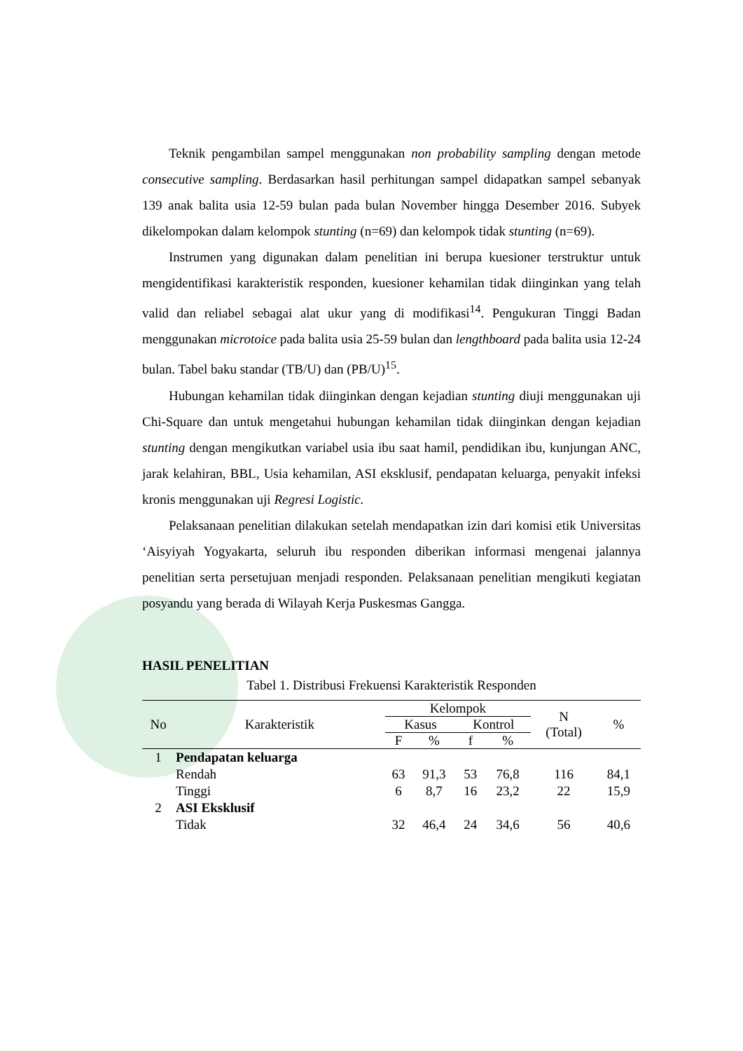Teknik pengambilan sampel menggunakan non probability sampling dengan metode consecutive sampling. Berdasarkan hasil perhitungan sampel didapatkan sampel sebanyak 139 anak balita usia 12-59 bulan pada bulan November hingga Desember 2016. Subyek dikelompokan dalam kelompok stunting (n=69) dan kelompok tidak stunting (n=69).
Instrumen yang digunakan dalam penelitian ini berupa kuesioner terstruktur untuk mengidentifikasi karakteristik responden, kuesioner kehamilan tidak diinginkan yang telah valid dan reliabel sebagai alat ukur yang di modifikasi<sup>14</sup>. Pengukuran Tinggi Badan menggunakan microtoice pada balita usia 25-59 bulan dan lengthboard pada balita usia 12-24 bulan. Tabel baku standar (TB/U) dan (PB/U)<sup>15</sup>.
Hubungan kehamilan tidak diinginkan dengan kejadian stunting diuji menggunakan uji Chi-Square dan untuk mengetahui hubungan kehamilan tidak diinginkan dengan kejadian stunting dengan mengikutkan variabel usia ibu saat hamil, pendidikan ibu, kunjungan ANC, jarak kelahiran, BBL, Usia kehamilan, ASI eksklusif, pendapatan keluarga, penyakit infeksi kronis menggunakan uji Regresi Logistic.
Pelaksanaan penelitian dilakukan setelah mendapatkan izin dari komisi etik Universitas ‘Aisyiyah Yogyakarta, seluruh ibu responden diberikan informasi mengenai jalannya penelitian serta persetujuan menjadi responden. Pelaksanaan penelitian mengikuti kegiatan posyandu yang berada di Wilayah Kerja Puskesmas Gangga.
HASIL PENELITIAN
Tabel 1. Distribusi Frekuensi Karakteristik Responden
| No | Karakteristik | Kelompok | | | | N (Total) | % |
| --- | --- | --- | --- | --- | --- | --- | --- |
| | | Kasus | | Kontrol | | | |
| | | F | % | f | % | | |
| 1 | Pendapatan keluarga | | | | | | |
| | Rendah | 63 | 91,3 | 53 | 76,8 | 116 | 84,1 |
| | Tinggi | 6 | 8,7 | 16 | 23,2 | 22 | 15,9 |
| 2 | ASI Eksklusif | | | | | | |
| | Tidak | 32 | 46,4 | 24 | 34,6 | 56 | 40,6 |